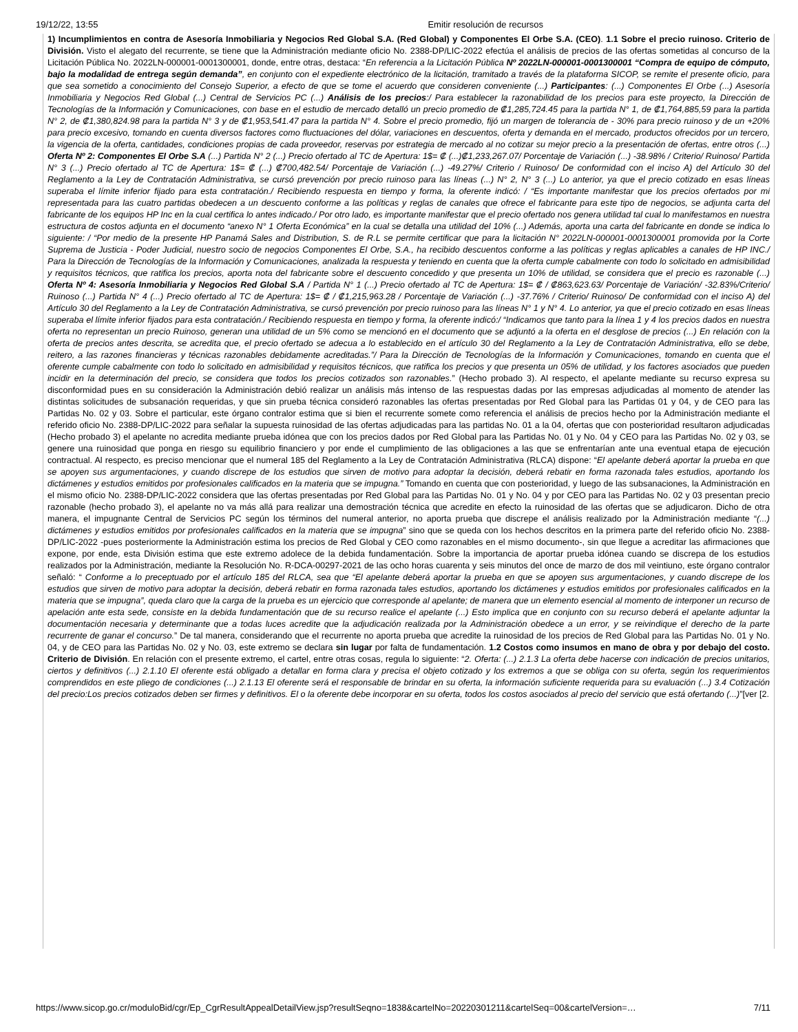19/12/22, 13:55 Emitir resolución de recursos
1) Incumplimientos en contra de Asesoría Inmobiliaria y Negocios Red Global S.A. (Red Global) y Componentes El Orbe S.A. (CEO). 1.1 Sobre el precio ruinoso. Criterio de División. Visto el alegato del recurrente, se tiene que la Administración mediante oficio No. 2388-DP/LIC-2022 efectúa el análisis de precios de las ofertas sometidas al concurso de la Licitación Pública No. 2022LN-000001-0001300001, donde, entre otras, destaca: “En referencia a la Licitación Pública Nº 2022LN-000001-0001300001 “Compra de equipo de cómputo, bajo la modalidad de entrega según demanda”, en conjunto con el expediente electrónico de la licitación, tramitado a través de la plataforma SICOP, se remite el presente oficio, para que sea sometido a conocimiento del Consejo Superior, a efecto de que se tome el acuerdo que consideren conveniente (...) Participantes: (...) Componentes El Orbe (...) Asesoría Inmobiliaria y Negocios Red Global (...) Central de Servicios PC (...) Análisis de los precios:/ Para establecer la razonabilidad de los precios para este proyecto, la Dirección de Tecnologías de la Información y Comunicaciones, con base en el estudio de mercado detalló un precio promedio de ₡1,285,724.45 para la partida N° 1, de ₡1,764,885,59 para la partida N° 2, de ₡1,380,824.98 para la partida N° 3 y de ₡1,953,541.47 para la partida N° 4. Sobre el precio promedio, fijó un margen de tolerancia de - 30% para precio ruinoso y de un +20% para precio excesivo, tomando en cuenta diversos factores como fluctuaciones del dólar, variaciones en descuentos, oferta y demanda en el mercado, productos ofrecidos por un tercero, la vigencia de la oferta, cantidades, condiciones propias de cada proveedor, reservas por estrategia de mercado al no cotizar su mejor precio a la presentación de ofertas, entre otros (...) Oferta Nº 2: Componentes El Orbe S.A (...) Partida N° 2 (...) Precio ofertado al TC de Apertura: 1$= ₡ (...)₡1,233,267.07/ Porcentaje de Variación (...) -38.98% / Criterio/ Ruinoso/ Partida N° 3 (...) Precio ofertado al TC de Apertura: 1$= ₡ (...) ₡700,482.54/ Porcentaje de Variación (...) -49.27%/ Criterio / Ruinoso/ De conformidad con el inciso A) del Artículo 30 del Reglamento a la Ley de Contratación Administrativa, se cursó prevención por precio ruinoso para las líneas (...) N° 2, N° 3 (...) Lo anterior, ya que el precio cotizado en esas líneas superaba el límite inferior fijado para esta contratación./ Recibiendo respuesta en tiempo y forma, la oferente indicó: / “Es importante manifestar que los precios ofertados por mi representada para las cuatro partidas obedecen a un descuento conforme a las políticas y reglas de canales que ofrece el fabricante para este tipo de negocios, se adjunta carta del fabricante de los equipos HP Inc en la cual certifica lo antes indicado./ Por otro lado, es importante manifestar que el precio ofertado nos genera utilidad tal cual lo manifestamos en nuestra estructura de costos adjunta en el documento “anexo N° 1 Oferta Económica” en la cual se detalla una utilidad del 10% (...) Además, aporta una carta del fabricante en donde se indica lo siguiente: / “Por medio de la presente HP Panamá Sales and Distribution, S. de R.L se permite certificar que para la licitación N° 2022LN-000001-0001300001 promovida por la Corte Suprema de Justicia - Poder Judicial, nuestro socio de negocios Componentes El Orbe, S.A., ha recibido descuentos conforme a las políticas y reglas aplicables a canales de HP INC./ Para la Dirección de Tecnologías de la Información y Comunicaciones, analizada la respuesta y teniendo en cuenta que la oferta cumple cabalmente con todo lo solicitado en admisibilidad y requisitos técnicos, que ratifica los precios, aporta nota del fabricante sobre el descuento concedido y que presenta un 10% de utilidad, se considera que el precio es razonable (...) Oferta Nº 4: Asesoría Inmobiliaria y Negocios Red Global S.A / Partida N° 1 (...) Precio ofertado al TC de Apertura: 1$= ₡ / ₡863,623.63/ Porcentaje de Variación/ -32.83%/Criterio/ Ruinoso (...) Partida N° 4 (...) Precio ofertado al TC de Apertura: 1$= ₡ / ₡1,215,963.28 / Porcentaje de Variación (...) -37.76% / Criterio/ Ruinoso/ De conformidad con el inciso A) del Artículo 30 del Reglamento a la Ley de Contratación Administrativa, se cursó prevención por precio ruinoso para las líneas N° 1 y N° 4. Lo anterior, ya que el precio cotizado en esas líneas superaba el límite inferior fijados para esta contratación./ Recibiendo respuesta en tiempo y forma, la oferente indicó:/ “Indicamos que tanto para la línea 1 y 4 los precios dados en nuestra oferta no representan un precio Ruinoso, generan una utilidad de un 5% como se mencionó en el documento que se adjuntó a la oferta en el desglose de precios (...) En relación con la oferta de precios antes descrita, se acredita que, el precio ofertado se adecua a lo establecido en el artículo 30 del Reglamento a la Ley de Contratación Administrativa, ello se debe, reitero, a las razones financieras y técnicas razonables debidamente acreditadas.”/ Para la Dirección de Tecnologías de la Información y Comunicaciones, tomando en cuenta que el oferente cumple cabalmente con todo lo solicitado en admisibilidad y requisitos técnicos, que ratifica los precios y que presenta un 05% de utilidad, y los factores asociados que pueden incidir en la determinación del precio, se considera que todos los precios cotizados son razonables.” (Hecho probado 3). Al respecto, el apelante mediante su recurso expresa su disconformidad pues en su consideración la Administración debió realizar un análisis más intenso de las respuestas dadas por las empresas adjudicadas al momento de atender las distintas solicitudes de subsanación requeridas, y que sin prueba técnica consideró razonables las ofertas presentadas por Red Global para las Partidas 01 y 04, y de CEO para las Partidas No. 02 y 03. Sobre el particular, este órgano contralor estima que si bien el recurrente somete como referencia el análisis de precios hecho por la Administración mediante el referido oficio No. 2388-DP/LIC-2022 para señalar la supuesta ruinosidad de las ofertas adjudicadas para las partidas No. 01 a la 04, ofertas que con posterioridad resultaron adjudicadas (Hecho probado 3) el apelante no acredita mediante prueba idónea que con los precios dados por Red Global para las Partidas No. 01 y No. 04 y CEO para las Partidas No. 02 y 03, se genere una ruinosidad que ponga en riesgo su equilibrio financiero y por ende el cumplimiento de las obligaciones a las que se enfrentarían ante una eventual etapa de ejecución contractual. Al respecto, es preciso mencionar que el numeral 185 del Reglamento a la Ley de Contratación Administrativa (RLCA) dispone: “El apelante deberá aportar la prueba en que se apoyen sus argumentaciones, y cuando discrepe de los estudios que sirven de motivo para adoptar la decisión, deberá rebatir en forma razonada tales estudios, aportando los dictámenes y estudios emitidos por profesionales calificados en la materia que se impugna.” Tomando en cuenta que con posterioridad, y luego de las subsanaciones, la Administración en el mismo oficio No. 2388-DP/LIC-2022 considera que las ofertas presentadas por Red Global para las Partidas No. 01 y No. 04 y por CEO para las Partidas No. 02 y 03 presentan precio razonable (hecho probado 3), el apelante no va más allá para realizar una demostración técnica que acredite en efecto la ruinosidad de las ofertas que se adjudicaron. Dicho de otra manera, el impugnante Central de Servicios PC según los términos del numeral anterior, no aporta prueba que discrepe el análisis realizado por la Administración mediante “(...) dictámenes y estudios emitidos por profesionales calificados en la materia que se impugna” sino que se queda con los hechos descritos en la primera parte del referido oficio No. 2388-DP/LIC-2022 -pues posteriormente la Administración estima los precios de Red Global y CEO como razonables en el mismo documento-, sin que llegue a acreditar las afirmaciones que expone, por ende, esta División estima que este extremo adolece de la debida fundamentación. Sobre la importancia de aportar prueba idónea cuando se discrepa de los estudios realizados por la Administración, mediante la Resolución No. R-DCA-00297-2021 de las ocho horas cuarenta y seis minutos del once de marzo de dos mil veintiuno, este órgano contralor señaló: “ Conforme a lo preceptuado por el artículo 185 del RLCA, sea que “El apelante deberá aportar la prueba en que se apoyen sus argumentaciones, y cuando discrepe de los estudios que sirven de motivo para adoptar la decisión, deberá rebatir en forma razonada tales estudios, aportando los dictámenes y estudios emitidos por profesionales calificados en la materia que se impugna”, queda claro que la carga de la prueba es un ejercicio que corresponde al apelante; de manera que un elemento esencial al momento de interponer un recurso de apelación ante esta sede, consiste en la debida fundamentación que de su recurso realice el apelante (...) Esto implica que en conjunto con su recurso deberá el apelante adjuntar la documentación necesaria y determinante que a todas luces acredite que la adjudicación realizada por la Administración obedece a un error, y se reivindique el derecho de la parte recurrente de ganar el concurso.” De tal manera, considerando que el recurrente no aporta prueba que acredite la ruinosidad de los precios de Red Global para las Partidas No. 01 y No. 04, y de CEO para las Partidas No. 02 y No. 03, este extremo se declara sin lugar por falta de fundamentación. 1.2 Costos como insumos en mano de obra y por debajo del costo. Criterio de División. En relación con el presente extremo, el cartel, entre otras cosas, regula lo siguiente: “2. Oferta: (...) 2.1.3 La oferta debe hacerse con indicación de precios unitarios, ciertos y definitivos (...) 2.1.10 El oferente está obligado a detallar en forma clara y precisa el objeto cotizado y los extremos a que se obliga con su oferta, según los requerimientos comprendidos en este pliego de condiciones (...) 2.1.13 El oferente será el responsable de brindar en su oferta, la información suficiente requerida para su evaluación (...) 3.4 Cotización del precio:Los precios cotizados deben ser firmes y definitivos. El o la oferente debe incorporar en su oferta, todos los costos asociados al precio del servicio que está ofertando (...)”[ver [2.
https://www.sicop.go.cr/moduloBid/cgr/Ep_CgrResultAppealDetailView.jsp?resultSeqno=1838&cartelNo=20220301211&cartelSeq=00&cartelVersion=… 7/11